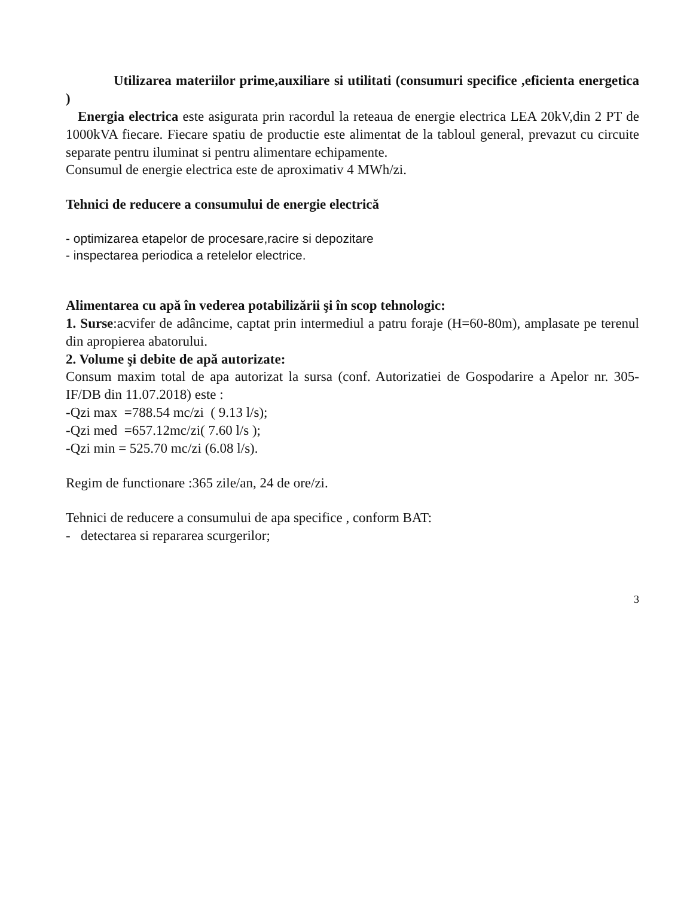Utilizarea materiilor prime,auxiliare si utilitati (consumuri specifice ,eficienta energetica )
Energia electrica este asigurata prin racordul la reteaua de energie electrica LEA 20kV,din 2 PT de 1000kVA fiecare. Fiecare spatiu de productie este alimentat de la tabloul general, prevazut cu circuite separate pentru iluminat si pentru alimentare echipamente.
Consumul de energie electrica este de aproximativ 4 MWh/zi.
Tehnici de reducere a consumului de energie electrică
- optimizarea etapelor de procesare,racire si depozitare
- inspectarea periodica a retelelor electrice.
Alimentarea cu apă în vederea potabilizării şi în scop tehnologic:
1. Surse:acvifer de adâncime, captat prin intermediul a patru foraje (H=60-80m), amplasate pe terenul din apropierea abatorului.
2. Volume şi debite de apă autorizate:
Consum maxim total de apa autorizat la sursa (conf. Autorizatiei de Gospodarire a Apelor nr. 305-IF/DB din 11.07.2018) este :
-Qzi max =788.54 mc/zi ( 9.13 l/s);
-Qzi med =657.12mc/zi( 7.60 l/s );
-Qzi min = 525.70 mc/zi (6.08 l/s).
Regim de functionare :365 zile/an, 24 de ore/zi.
Tehnici de reducere a consumului de apa specifice , conform BAT:
- detectarea si repararea scurgerilor;
3